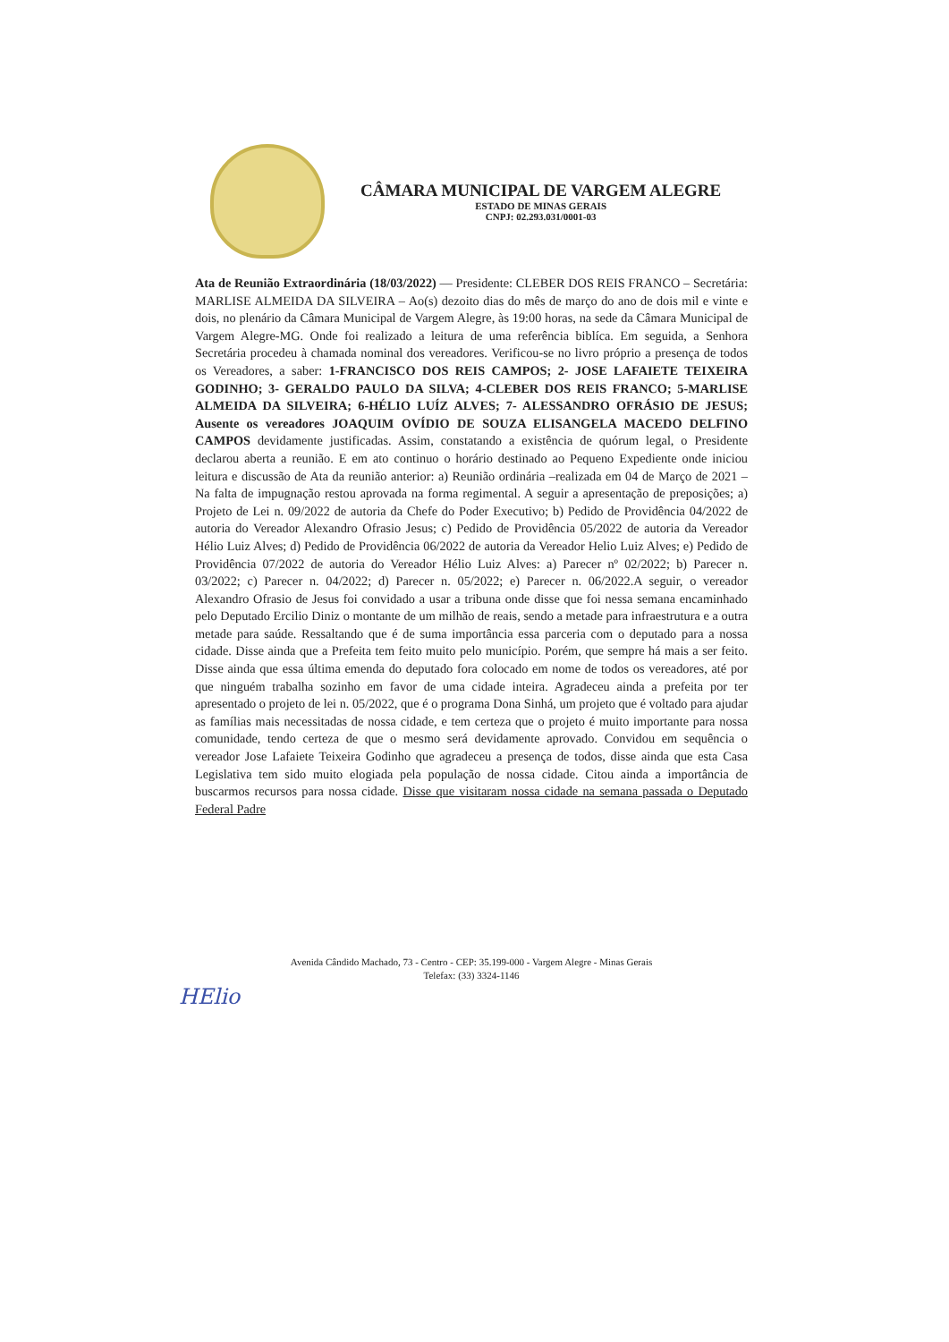CÂMARA MUNICIPAL DE VARGEM ALEGRE
ESTADO DE MINAS GERAIS
CNPJ: 02.293.031/0001-03
Ata de Reunião Extraordinária (18/03/2022) — Presidente: CLEBER DOS REIS FRANCO – Secretária: MARLISE ALMEIDA DA SILVEIRA – Ao(s) dezoito dias do mês de março do ano de dois mil e vinte e dois, no plenário da Câmara Municipal de Vargem Alegre, às 19:00 horas, na sede da Câmara Municipal de Vargem Alegre-MG. Onde foi realizado a leitura de uma referência biblíca. Em seguida, a Senhora Secretária procedeu à chamada nominal dos vereadores. Verificou-se no livro próprio a presença de todos os Vereadores, a saber: 1-FRANCISCO DOS REIS CAMPOS; 2- JOSE LAFAIETE TEIXEIRA GODINHO; 3- GERALDO PAULO DA SILVA; 4-CLEBER DOS REIS FRANCO; 5-MARLISE ALMEIDA DA SILVEIRA; 6-HÉLIO LUÍZ ALVES; 7- ALESSANDRO OFRÁSIO DE JESUS; Ausente os vereadores JOAQUIM OVÍDIO DE SOUZA ELISANGELA MACEDO DELFINO CAMPOS devidamente justificadas. Assim, constatando a existência de quórum legal, o Presidente declarou aberta a reunião. E em ato continuo o horário destinado ao Pequeno Expediente onde iniciou leitura e discussão de Ata da reunião anterior: a) Reunião ordinária –realizada em 04 de Março de 2021 – Na falta de impugnação restou aprovada na forma regimental. A seguir a apresentação de preposições; a) Projeto de Lei n. 09/2022 de autoria da Chefe do Poder Executivo; b) Pedido de Providência 04/2022 de autoria do Vereador Alexandro Ofrasio Jesus; c) Pedido de Providência 05/2022 de autoria da Vereador Hélio Luiz Alves; d) Pedido de Providência 06/2022 de autoria da Vereador Helio Luiz Alves; e) Pedido de Providência 07/2022 de autoria do Vereador Hélio Luiz Alves: a) Parecer nº 02/2022; b) Parecer n. 03/2022; c) Parecer n. 04/2022; d) Parecer n. 05/2022; e) Parecer n. 06/2022.A seguir, o vereador Alexandro Ofrasio de Jesus foi convidado a usar a tribuna onde disse que foi nessa semana encaminhado pelo Deputado Ercilio Diniz o montante de um milhão de reais, sendo a metade para infraestrutura e a outra metade para saúde. Ressaltando que é de suma importância essa parceria com o deputado para a nossa cidade. Disse ainda que a Prefeita tem feito muito pelo município. Porém, que sempre há mais a ser feito. Disse ainda que essa última emenda do deputado fora colocado em nome de todos os vereadores, até por que ninguém trabalha sozinho em favor de uma cidade inteira. Agradeceu ainda a prefeita por ter apresentado o projeto de lei n. 05/2022, que é o programa Dona Sinhá, um projeto que é voltado para ajudar as famílias mais necessitadas de nossa cidade, e tem certeza que o projeto é muito importante para nossa comunidade, tendo certeza de que o mesmo será devidamente aprovado. Convidou em sequência o vereador Jose Lafaiete Teixeira Godinho que agradeceu a presença de todos, disse ainda que esta Casa Legislativa tem sido muito elogiada pela população de nossa cidade. Citou ainda a importância de buscarmos recursos para nossa cidade. Disse que visitaram nossa cidade na semana passada o Deputado Federal Padre
Avenida Cândido Machado, 73 - Centro - CEP: 35.199-000 - Vargem Alegre - Minas Gerais
Telefax: (33) 3324-1146
HElio